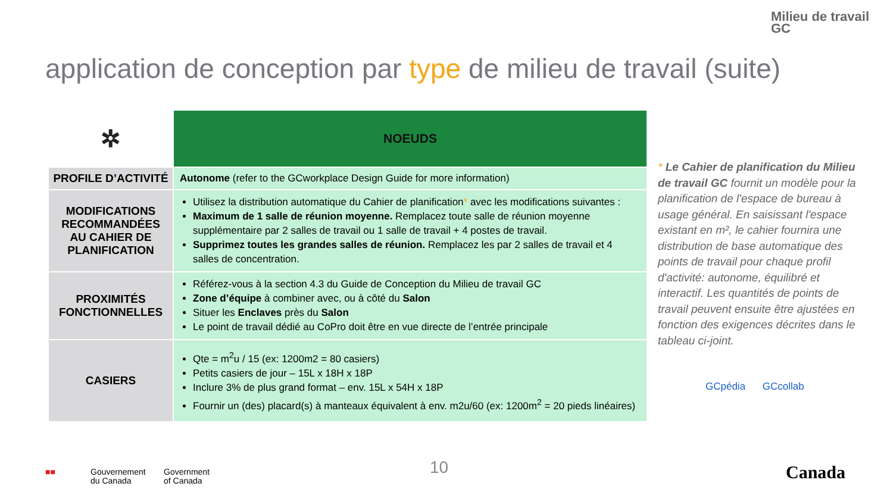Milieu de travail
GC
application de conception par type de milieu de travail (suite)
| ✲ | NOEUDS |
| --- | --- |
| PROFILE D’ACTIVITÉ | Autonome (refer to the GCworkplace Design Guide for more information) |
| MODIFICATIONS RECOMMANDÉES AU CAHIER DE PLANIFICATION | Utilisez la distribution automatique du Cahier de planification * avec les modifications suivantes : Maximum de 1 salle de réunion moyenne. Remplacez toute salle de réunion moyenne supplémentaire par 2 salles de travail ou 1 salle de travail + 4 postes de travail. Supprimez toutes les grandes salles de réunion. Remplacez les par 2 salles de travail et 4 salles de concentration. |
| PROXIMITÉS FONCTIONNELLES | Référez-vous à la section 4.3 du Guide de Conception du Milieu de travail GC Zone d’équipe à combiner avec, ou à côté du Salon Situer les Enclaves près du Salon Le point de travail dédié au CoPro doit être en vue directe de l’entrée principale |
| CASIERS | Qte = m<sup>2</sup>u / 15 (ex: 1200m2 = 80 casiers) Petits casiers de jour – 15L x 18H x 18P Inclure 3% de plus grand format – env. 15L x 54H x 18P Fournir un (des) placard(s) à manteaux équivalent à env. m2u/60 (ex: 1200m<sup>2</sup> = 20 pieds linéaires) |
* Le Cahier de planification du Milieu de travail GC fournit un modèle pour la planification de l'espace de bureau à usage général. En saisissant l'espace existant en m², le cahier fournira une distribution de base automatique des points de travail pour chaque profil d'activité: autonome, équilibré et interactif. Les quantités de points de travail peuvent ensuite être ajustées en fonction des exigences décrites dans le tableau ci-joint.
GCpédia GCcollab
■■
Gouvernement
du Canada
Government
of Canada
10 Canada